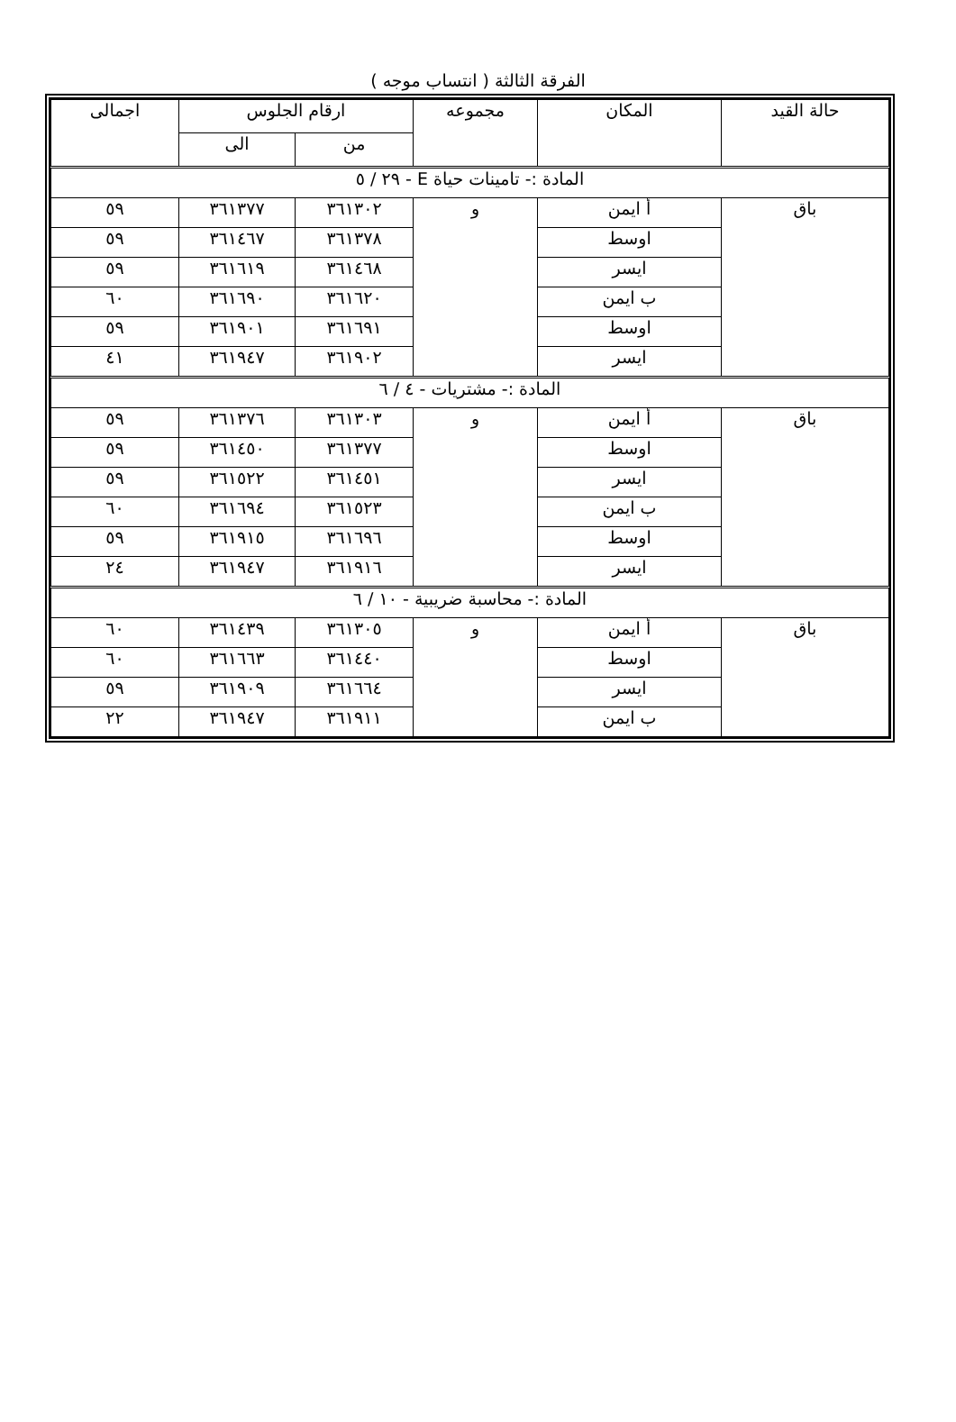الفرقة الثالثة ( انتساب موجه )
| حالة القيد | المكان | مجموعه | ارقام الجلوس | | اجمالى |
| --- | --- | --- | --- | --- | --- |
| | | | من | الى | |
| المادة :- تامينات حياة E - ٢٩ / ٥ | | | | | |
| باق | أ ايمن | و | ٣٦١٣٠٢ | ٣٦١٣٧٧ | ٥٩ |
| | اوسط | | ٣٦١٣٧٨ | ٣٦١٤٦٧ | ٥٩ |
| | ايسر | | ٣٦١٤٦٨ | ٣٦١٦١٩ | ٥٩ |
| | ب ايمن | | ٣٦١٦٢٠ | ٣٦١٦٩٠ | ٦٠ |
| | اوسط | | ٣٦١٦٩١ | ٣٦١٩٠١ | ٥٩ |
| | ايسر | | ٣٦١٩٠٢ | ٣٦١٩٤٧ | ٤١ |
| المادة :- مشتريات - ٤ / ٦ | | | | | |
| باق | أ ايمن | و | ٣٦١٣٠٣ | ٣٦١٣٧٦ | ٥٩ |
| | اوسط | | ٣٦١٣٧٧ | ٣٦١٤٥٠ | ٥٩ |
| | ايسر | | ٣٦١٤٥١ | ٣٦١٥٢٢ | ٥٩ |
| | ب ايمن | | ٣٦١٥٢٣ | ٣٦١٦٩٤ | ٦٠ |
| | اوسط | | ٣٦١٦٩٦ | ٣٦١٩١٥ | ٥٩ |
| | ايسر | | ٣٦١٩١٦ | ٣٦١٩٤٧ | ٢٤ |
| المادة :- محاسبة ضريبية - ١٠ / ٦ | | | | | |
| باق | أ ايمن | و | ٣٦١٣٠٥ | ٣٦١٤٣٩ | ٦٠ |
| | اوسط | | ٣٦١٤٤٠ | ٣٦١٦٦٣ | ٦٠ |
| | ايسر | | ٣٦١٦٦٤ | ٣٦١٩٠٩ | ٥٩ |
| | ب ايمن | | ٣٦١٩١١ | ٣٦١٩٤٧ | ٢٢ |